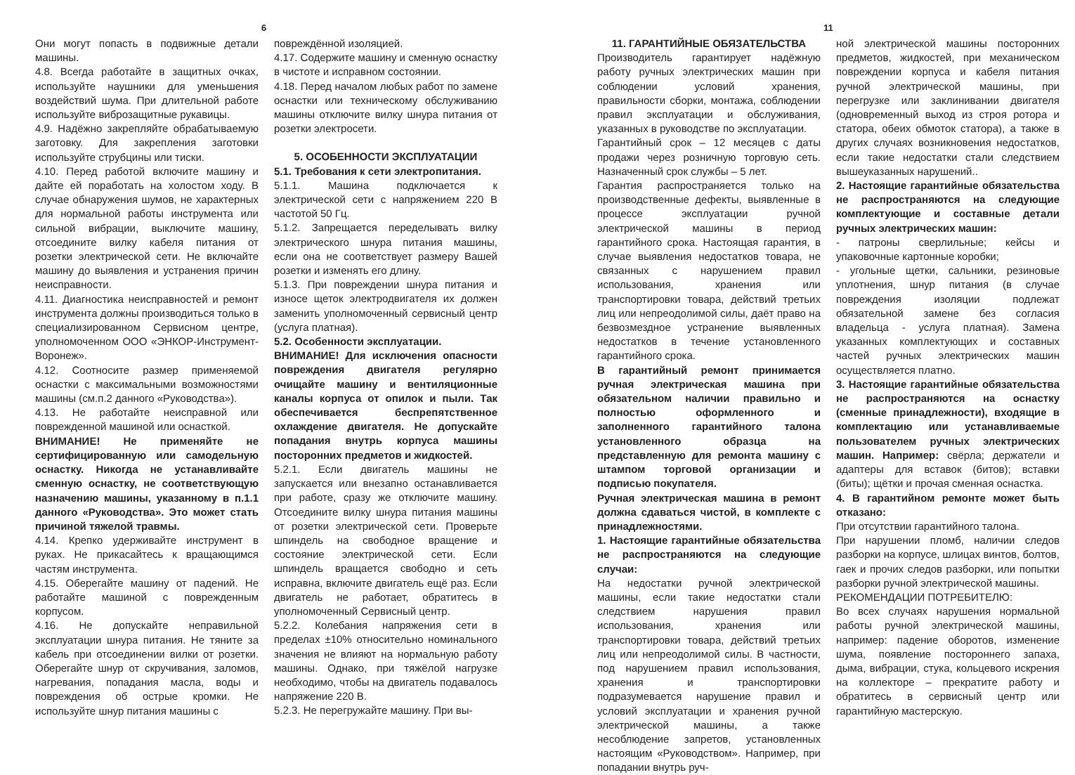6
Они могут попасть в подвижные детали машины.
4.8. Всегда работайте в защитных очках, используйте наушники для уменьшения воздействий шума. При длительной работе используйте виброзащитные рукавицы.
4.9. Надёжно закрепляйте обрабатываемую заготовку. Для закрепления заготовки используйте струбцины или тиски.
4.10. Перед работой включите машину и дайте ей поработать на холостом ходу. В случае обнаружения шумов, не характерных для нормальной работы инструмента или сильной вибрации, выключите машину, отсоедините вилку кабеля питания от розетки электрической сети. Не включайте машину до выявления и устранения причин неисправности.
4.11. Диагностика неисправностей и ремонт инструмента должны производиться только в специализированном Сервисном центре, уполномоченном ООО «ЭНКОР-Инструмент-Воронеж».
4.12. Соотносите размер применяемой оснастки с максимальными возможностями машины (см.п.2 данного «Руководства»).
4.13. Не работайте неисправной или поврежденной машиной или оснасткой.
ВНИМАНИЕ! Не применяйте не сертифицированную или самодельную оснастку. Никогда не устанавливайте сменную оснастку, не соответствующую назначению машины, указанному в п.1.1 данного «Руководства». Это может стать причиной тяжелой травмы.
4.14. Крепко удерживайте инструмент в руках. Не прикасайтесь к вращающимся частям инструмента.
4.15. Оберегайте машину от падений. Не работайте машиной с поврежденным корпусом.
4.16. Не допускайте неправильной эксплуатации шнура питания. Не тяните за кабель при отсоединении вилки от розетки. Оберегайте шнур от скручивания, заломов, нагревания, попадания масла, воды и повреждения об острые кромки. Не используйте шнур питания машины с
повреждённой изоляцией.
4.17. Содержите машину и сменную оснастку в чистоте и исправном состоянии.
4.18. Перед началом любых работ по замене оснастки или техническому обслуживанию машины отключите вилку шнура питания от розетки электросети.
5. ОСОБЕННОСТИ ЭКСПЛУАТАЦИИ
5.1. Требования к сети электропитания.
5.1.1. Машина подключается к электрической сети с напряжением 220 В частотой 50 Гц.
5.1.2. Запрещается переделывать вилку электрического шнура питания машины, если она не соответствует размеру Вашей розетки и изменять его длину.
5.1.3. При повреждении шнура питания и износе щеток электродвигателя их должен заменить уполномоченный сервисный центр (услуга платная).
5.2. Особенности эксплуатации.
ВНИМАНИЕ! Для исключения опасности повреждения двигателя регулярно очищайте машину и вентиляционные каналы корпуса от опилок и пыли. Так обеспечивается беспрепятственное охлаждение двигателя. Не допускайте попадания внутрь корпуса машины посторонних предметов и жидкостей.
5.2.1. Если двигатель машины не запускается или внезапно останавливается при работе, сразу же отключите машину. Отсоедините вилку шнура питания машины от розетки электрической сети. Проверьте шпиндель на свободное вращение и состояние электрической сети. Если шпиндель вращается свободно и сеть исправна, включите двигатель ещё раз. Если двигатель не работает, обратитесь в уполномоченный Сервисный центр.
5.2.2. Колебания напряжения сети в пределах ±10% относительно номинального значения не влияют на нормальную работу машины. Однако, при тяжёлой нагрузке необходимо, чтобы на двигатель подавалось напряжение 220 В.
5.2.3. Не перегружайте машину. При вы-
11
11. ГАРАНТИЙНЫЕ ОБЯЗАТЕЛЬСТВА
Производитель гарантирует надёжную работу ручных электрических машин при соблюдении условий хранения, правильности сборки, монтажа, соблюдении правил эксплуатации и обслуживания, указанных в руководстве по эксплуатации.
Гарантийный срок – 12 месяцев с даты продажи через розничную торговую сеть. Назначенный срок службы – 5 лет.
Гарантия распространяется только на производственные дефекты, выявленные в процессе эксплуатации ручной электрической машины в период гарантийного срока. Настоящая гарантия, в случае выявления недостатков товара, не связанных с нарушением правил использования, хранения или транспортировки товара, действий третьих лиц или непреодолимой силы, даёт право на безвозмездное устранение выявленных недостатков в течение установленного гарантийного срока.
В гарантийный ремонт принимается ручная электрическая машина при обязательном наличии правильно и полностью оформленного и заполненного гарантийного талона установленного образца на представленную для ремонта машину с штампом торговой организации и подписью покупателя.
Ручная электрическая машина в ремонт должна сдаваться чистой, в комплекте с принадлежностями.
1. Настоящие гарантийные обязательства не распространяются на следующие случаи:
На недостатки ручной электрической машины, если такие недостатки стали следствием нарушения правил использования, хранения или транспортировки товара, действий третьих лиц или непреодолимой силы. В частности, под нарушением правил использования, хранения и транспортировки подразумевается нарушение правил и условий эксплуатации и хранения ручной электрической машины, а также несоблюдение запретов, установленных настоящим «Руководством». Например, при попадании внутрь руч-
ной электрической машины посторонних предметов, жидкостей, при механическом повреждении корпуса и кабеля питания ручной электрической машины, при перегрузке или заклинивании двигателя (одновременный выход из строя ротора и статора, обеих обмоток статора), а также в других случаях возникновения недостатков, если такие недостатки стали следствием вышеуказанных нарушений..
2. Настоящие гарантийные обязательства не распространяются на следующие комплектующие и составные детали ручных электрических машин:
- патроны сверлильные; кейсы и упаковочные картонные коробки;
- угольные щетки, сальники, резиновые уплотнения, шнур питания (в случае повреждения изоляции подлежат обязательной замене без согласия владельца - услуга платная). Замена указанных комплектующих и составных частей ручных электрических машин осуществляется платно.
3. Настоящие гарантийные обязательства не распространяются на оснастку (сменные принадлежности), входящие в комплектацию или устанавливаемые пользователем ручных электрических машин. Например: свёрла; держатели и адаптеры для вставок (битов); вставки (биты); щётки и прочая сменная оснастка.
4. В гарантийном ремонте может быть отказано:
При отсутствии гарантийного талона.
При нарушении пломб, наличии следов разборки на корпусе, шлицах винтов, болтов, гаек и прочих следов разборки, или попытки разборки ручной электрической машины.
РЕКОМЕНДАЦИИ ПОТРЕБИТЕЛЮ:
Во всех случаях нарушения нормальной работы ручной электрической машины, например: падение оборотов, изменение шума, появление постороннего запаха, дыма, вибрации, стука, кольцевого искрения на коллекторе – прекратите работу и обратитесь в сервисный центр или гарантийную мастерскую.